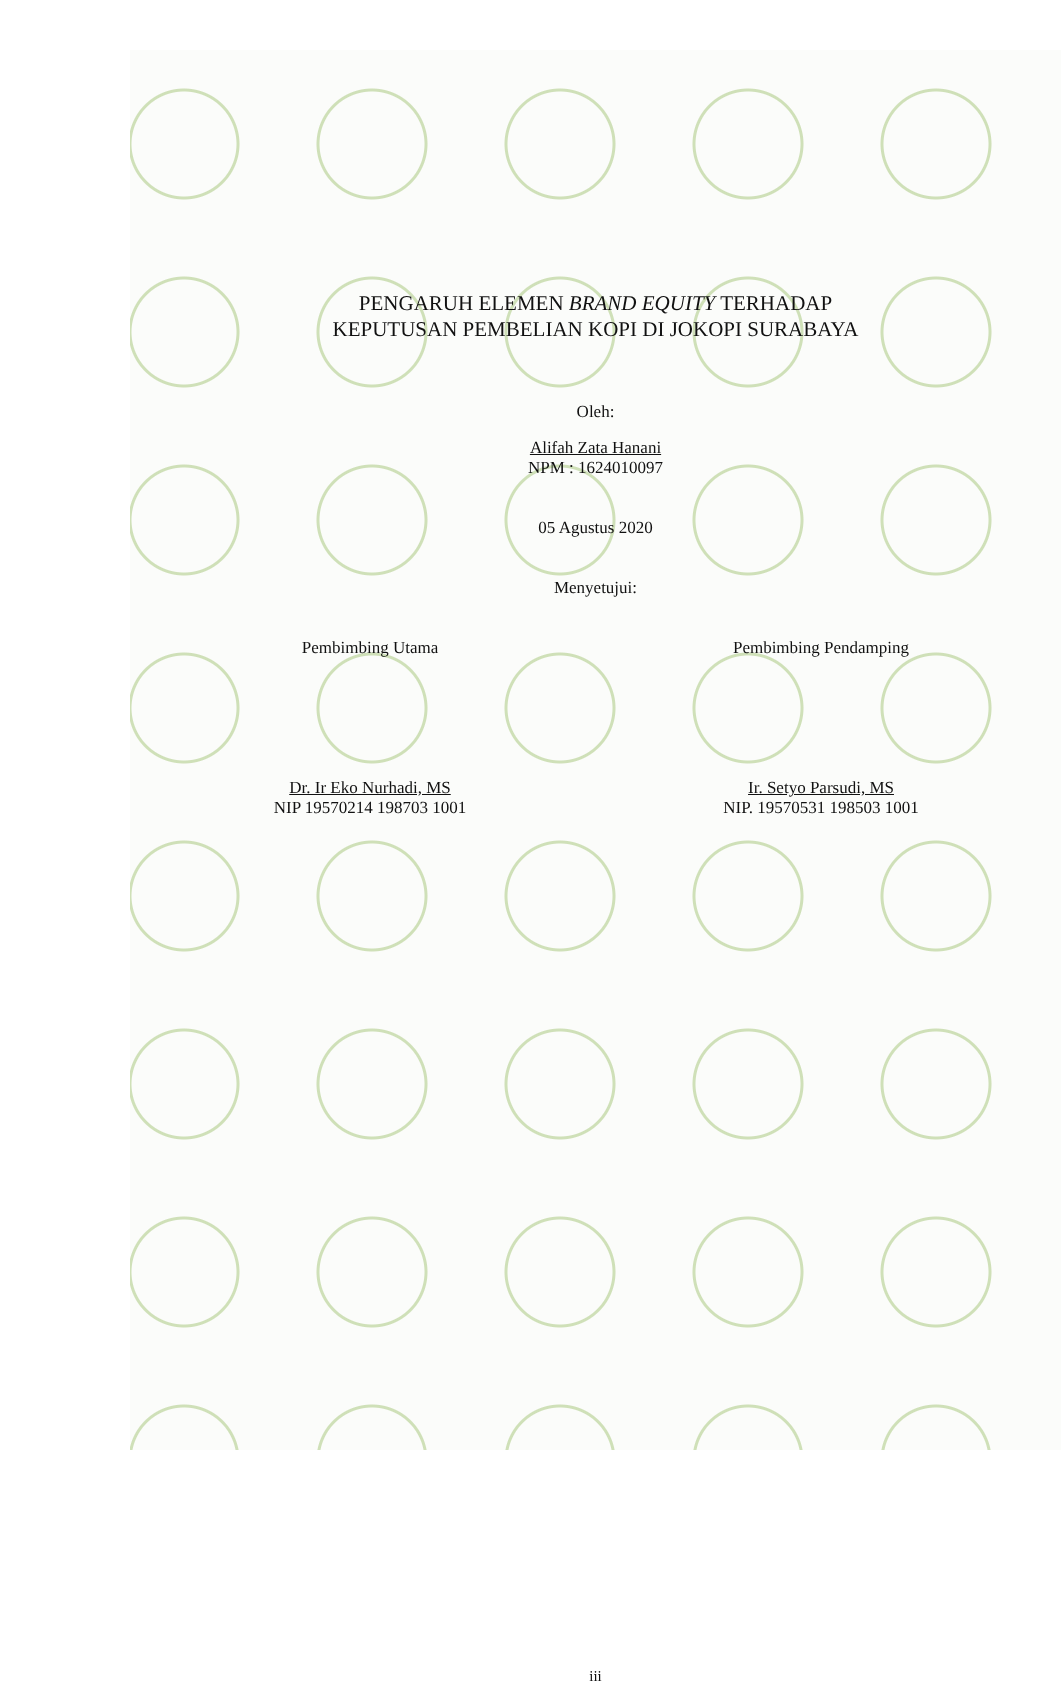PENGARUH ELEMEN BRAND EQUITY TERHADAP
KEPUTUSAN PEMBELIAN KOPI DI JOKOPI SURABAYA
Oleh:
Alifah Zata Hanani
NPM : 1624010097
05 Agustus 2020
Menyetujui:
Pembimbing Utama
Dr. Ir Eko Nurhadi, MS
NIP 19570214 198703 1001
Pembimbing Pendamping
Ir. Setyo Parsudi, MS
NIP. 19570531 198503 1001
iii